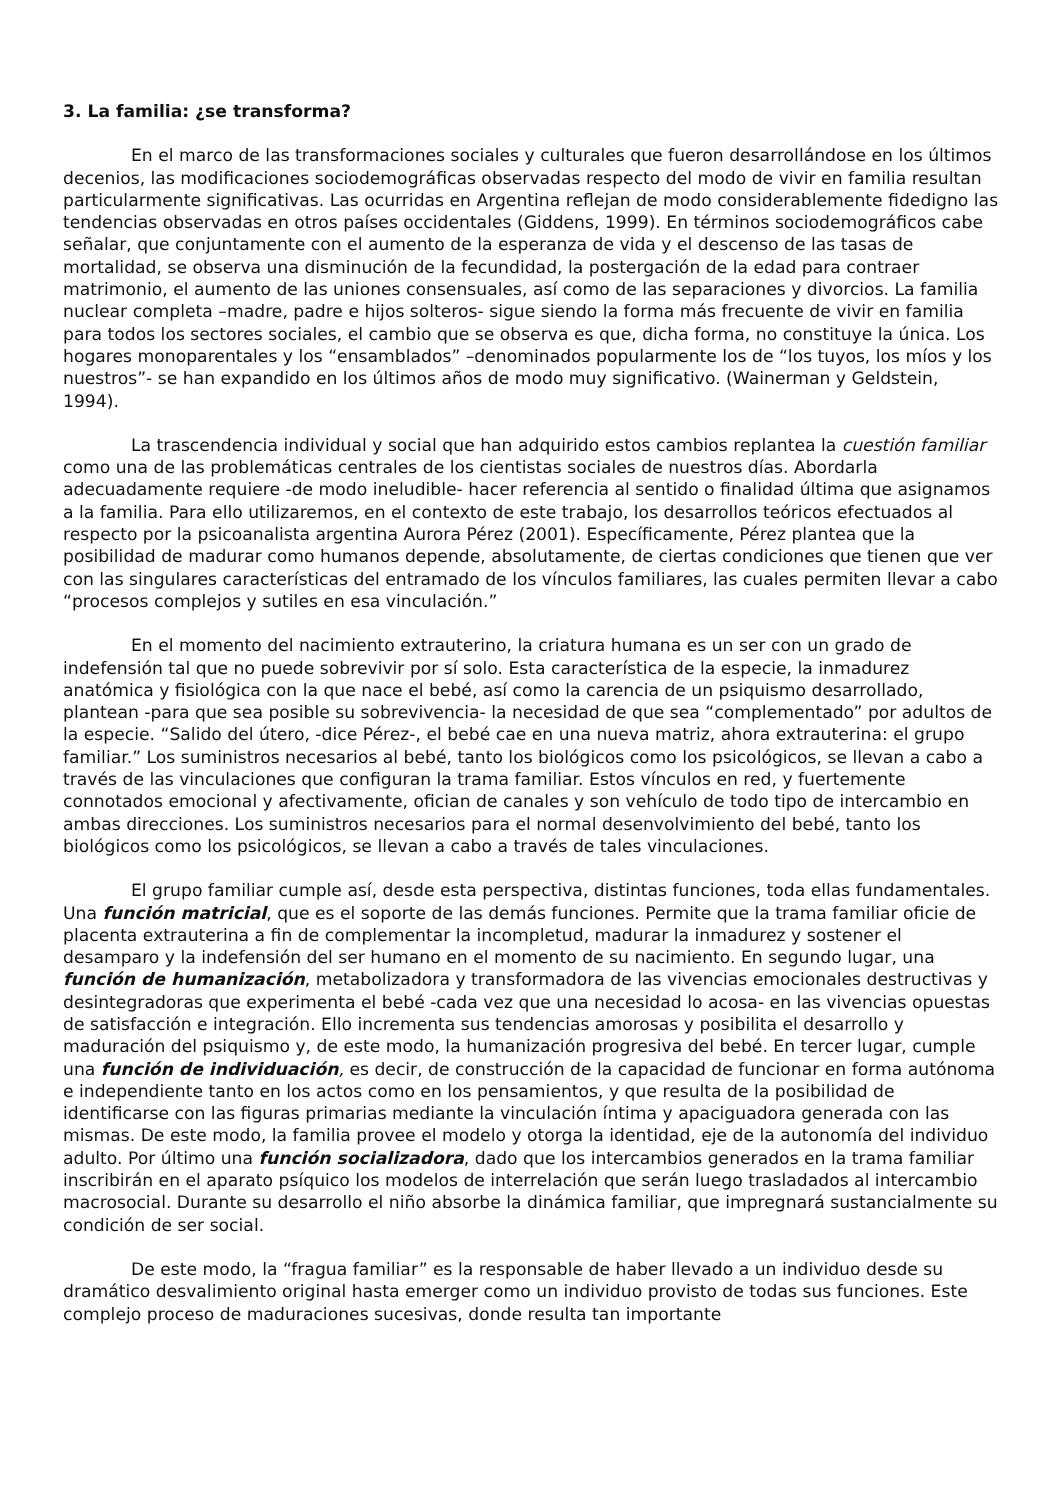3. La familia: ¿se transforma?
En el marco de las transformaciones sociales y culturales que fueron desarrollándose en los últimos decenios, las modificaciones sociodemográficas observadas respecto del modo de vivir en familia resultan particularmente significativas. Las ocurridas en Argentina reflejan de modo considerablemente fidedigno las tendencias observadas en otros países occidentales (Giddens, 1999). En términos sociodemográficos cabe señalar, que conjuntamente con el aumento de la esperanza de vida y el descenso de las tasas de mortalidad, se observa una disminución de la fecundidad, la postergación de la edad para contraer matrimonio, el aumento de las uniones consensuales, así como de las separaciones y divorcios. La familia nuclear completa –madre, padre e hijos solteros- sigue siendo la forma más frecuente de vivir en familia para todos los sectores sociales, el cambio que se observa es que, dicha forma, no constituye la única. Los hogares monoparentales y los “ensamblados” –denominados popularmente los de “los tuyos, los míos y los nuestros”- se han expandido en los últimos años de modo muy significativo. (Wainerman y Geldstein, 1994).
La trascendencia individual y social que han adquirido estos cambios replantea la cuestión familiar como una de las problemáticas centrales de los cientistas sociales de nuestros días. Abordarla adecuadamente requiere -de modo ineludible- hacer referencia al sentido o finalidad última que asignamos a la familia. Para ello utilizaremos, en el contexto de este trabajo, los desarrollos teóricos efectuados al respecto por la psicoanalista argentina Aurora Pérez (2001). Específicamente, Pérez plantea que la posibilidad de madurar como humanos depende, absolutamente, de ciertas condiciones que tienen que ver con las singulares características del entramado de los vínculos familiares, las cuales permiten llevar a cabo “procesos complejos y sutiles en esa vinculación.”
En el momento del nacimiento extrauterino, la criatura humana es un ser con un grado de indefensión tal que no puede sobrevivir por sí solo. Esta característica de la especie, la inmadurez anatómica y fisiológica con la que nace el bebé, así como la carencia de un psiquismo desarrollado, plantean -para que sea posible su sobrevivencia- la necesidad de que sea “complementado” por adultos de la especie. “Salido del útero, -dice Pérez-, el bebé cae en una nueva matriz, ahora extrauterina: el grupo familiar.” Los suministros necesarios al bebé, tanto los biológicos como los psicológicos, se llevan a cabo a través de las vinculaciones que configuran la trama familiar. Estos vínculos en red, y fuertemente connotados emocional y afectivamente, ofician de canales y son vehículo de todo tipo de intercambio en ambas direcciones. Los suministros necesarios para el normal desenvolvimiento del bebé, tanto los biológicos como los psicológicos, se llevan a cabo a través de tales vinculaciones.
El grupo familiar cumple así, desde esta perspectiva, distintas funciones, toda ellas fundamentales. Una función matricial, que es el soporte de las demás funciones. Permite que la trama familiar oficie de placenta extrauterina a fin de complementar la incompletud, madurar la inmadurez y sostener el desamparo y la indefensión del ser humano en el momento de su nacimiento. En segundo lugar, una función de humanización, metabolizadora y transformadora de las vivencias emocionales destructivas y desintegradoras que experimenta el bebé -cada vez que una necesidad lo acosa- en las vivencias opuestas de satisfacción e integración. Ello incrementa sus tendencias amorosas y posibilita el desarrollo y maduración del psiquismo y, de este modo, la humanización progresiva del bebé. En tercer lugar, cumple una función de individuación, es decir, de construcción de la capacidad de funcionar en forma autónoma e independiente tanto en los actos como en los pensamientos, y que resulta de la posibilidad de identificarse con las figuras primarias mediante la vinculación íntima y apaciguadora generada con las mismas. De este modo, la familia provee el modelo y otorga la identidad, eje de la autonomía del individuo adulto. Por último una función socializadora, dado que los intercambios generados en la trama familiar inscribirán en el aparato psíquico los modelos de interrelación que serán luego trasladados al intercambio macrosocial. Durante su desarrollo el niño absorbe la dinámica familiar, que impregnará sustancialmente su condición de ser social.
De este modo, la “fragua familiar” es la responsable de haber llevado a un individuo desde su dramático desvalimiento original hasta emerger como un individuo provisto de todas sus funciones. Este complejo proceso de maduraciones sucesivas, donde resulta tan importante